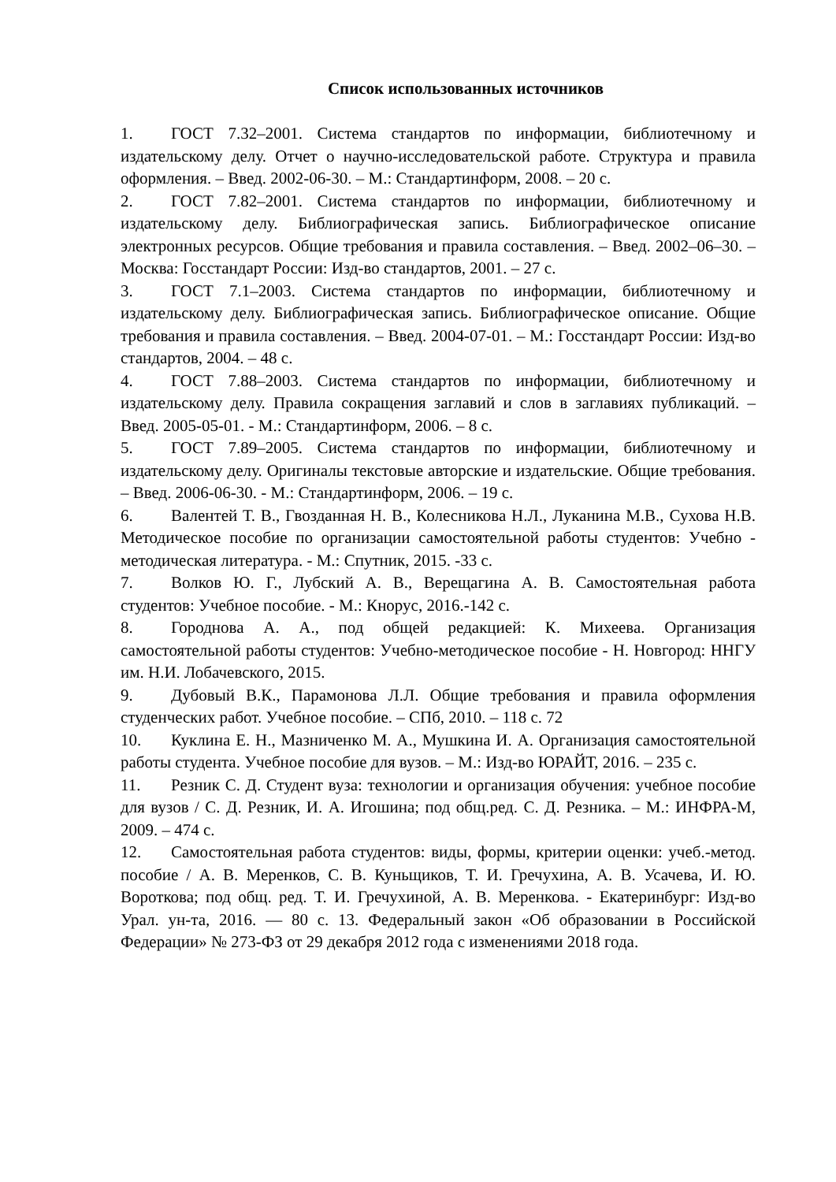Список использованных источников
1. ГОСТ 7.32–2001. Система стандартов по информации, библиотечному и издательскому делу. Отчет о научно-исследовательской работе. Структура и правила оформления. – Введ. 2002-06-30. – М.: Стандартинформ, 2008. – 20 с.
2. ГОСТ 7.82–2001. Система стандартов по информации, библиотечному и издательскому делу. Библиографическая запись. Библиографическое описание электронных ресурсов. Общие требования и правила составления. – Введ. 2002–06–30. – Москва: Госстандарт России: Изд-во стандартов, 2001. – 27 с.
3. ГОСТ 7.1–2003. Система стандартов по информации, библиотечному и издательскому делу. Библиографическая запись. Библиографическое описание. Общие требования и правила составления. – Введ. 2004-07-01. – М.: Госстандарт России: Изд-во стандартов, 2004. – 48 с.
4. ГОСТ 7.88–2003. Система стандартов по информации, библиотечному и издательскому делу. Правила сокращения заглавий и слов в заглавиях публикаций. – Введ. 2005-05-01. - М.: Стандартинформ, 2006. – 8 с.
5. ГОСТ 7.89–2005. Система стандартов по информации, библиотечному и издательскому делу. Оригиналы текстовые авторские и издательские. Общие требования. – Введ. 2006-06-30. - М.: Стандартинформ, 2006. – 19 с.
6. Валентей Т. В., Гвозданная Н. В., Колесникова Н.Л., Луканина М.В., Сухова Н.В. Методическое пособие по организации самостоятельной работы студентов: Учебно - методическая литература. - М.: Спутник, 2015. -33 с.
7. Волков Ю. Г., Лубский А. В., Верещагина А. В. Самостоятельная работа студентов: Учебное пособие. - М.: Кнорус, 2016.-142 с.
8. Городнова А. А., под общей редакцией: К. Михеева. Организация самостоятельной работы студентов: Учебно-методическое пособие - Н. Новгород: ННГУ им. Н.И. Лобачевского, 2015.
9. Дубовый В.К., Парамонова Л.Л. Общие требования и правила оформления студенческих работ. Учебное пособие. – СПб, 2010. – 118 с. 72
10. Куклина Е. Н., Мазниченко М. А., Мушкина И. А. Организация самостоятельной работы студента. Учебное пособие для вузов. – М.: Изд-во ЮРАЙТ, 2016. – 235 с.
11. Резник С. Д. Студент вуза: технологии и организация обучения: учебное пособие для вузов / С. Д. Резник, И. А. Игошина; под общ.ред. С. Д. Резника. – М.: ИНФРА-М, 2009. – 474 с.
12. Самостоятельная работа студентов: виды, формы, критерии оценки: учеб.-метод. пособие / А. В. Меренков, С. В. Куньщиков, Т. И. Гречухина, А. В. Усачева, И. Ю. Вороткова; под общ. ред. Т. И. Гречухиной, А. В. Меренкова. - Екатеринбург: Изд-во Урал. ун-та, 2016. — 80 с. 13. Федеральный закон «Об образовании в Российской Федерации» № 273-ФЗ от 29 декабря 2012 года с изменениями 2018 года.